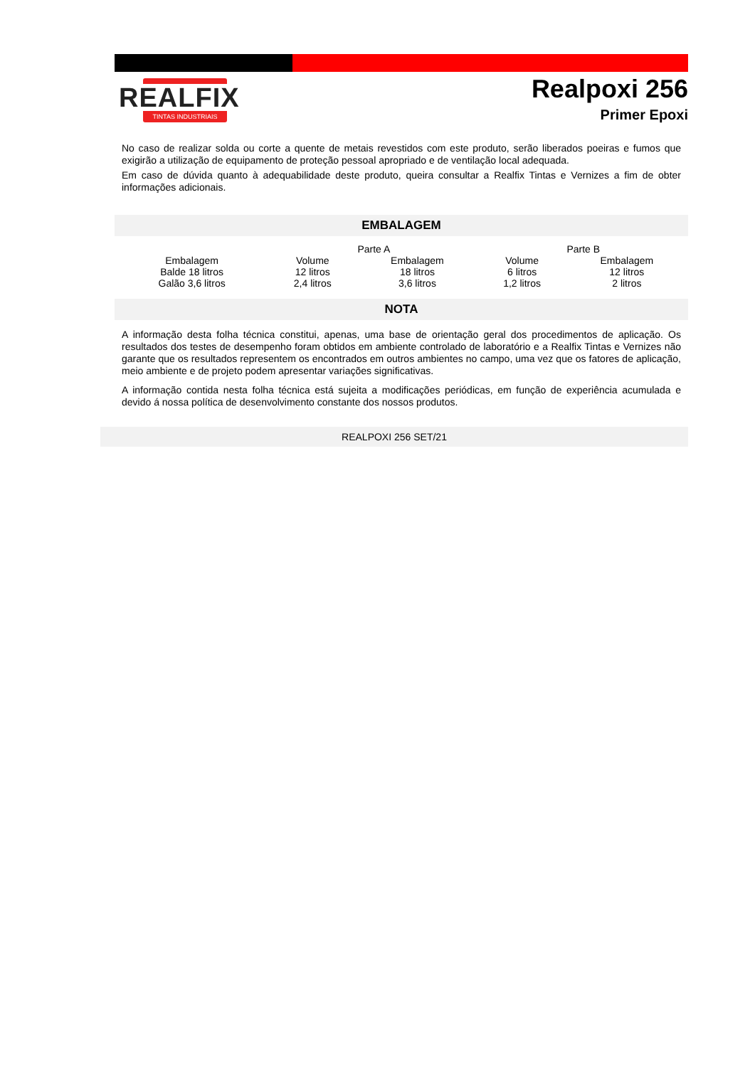REALFIX
TINTAS INDUSTRIAIS
Realpoxi 256
Primer Epoxi
No caso de realizar solda ou corte a quente de metais revestidos com este produto, serão liberados poeiras e fumos que exigirão a utilização de equipamento de proteção pessoal apropriado e de ventilação local adequada.
Em caso de dúvida quanto à adequabilidade deste produto, queira consultar a Realfix Tintas e Vernizes a fim de obter informações adicionais.
EMBALAGEM
| | Parte A | | Parte B | |
| Embalagem | Volume | Embalagem | Volume | Embalagem |
| Balde 18 litros | 12 litros | 18 litros | 6 litros | 12 litros |
| Galão 3,6 litros | 2,4 litros | 3,6 litros | 1,2 litros | 2 litros |
NOTA
A informação desta folha técnica constitui, apenas, uma base de orientação geral dos procedimentos de aplicação. Os resultados dos testes de desempenho foram obtidos em ambiente controlado de laboratório e a Realfix Tintas e Vernizes não garante que os resultados representem os encontrados em outros ambientes no campo, uma vez que os fatores de aplicação, meio ambiente e de projeto podem apresentar variações significativas.
A informação contida nesta folha técnica está sujeita a modificações periódicas, em função de experiência acumulada e devido á nossa política de desenvolvimento constante dos nossos produtos.
REALPOXI 256 SET/21